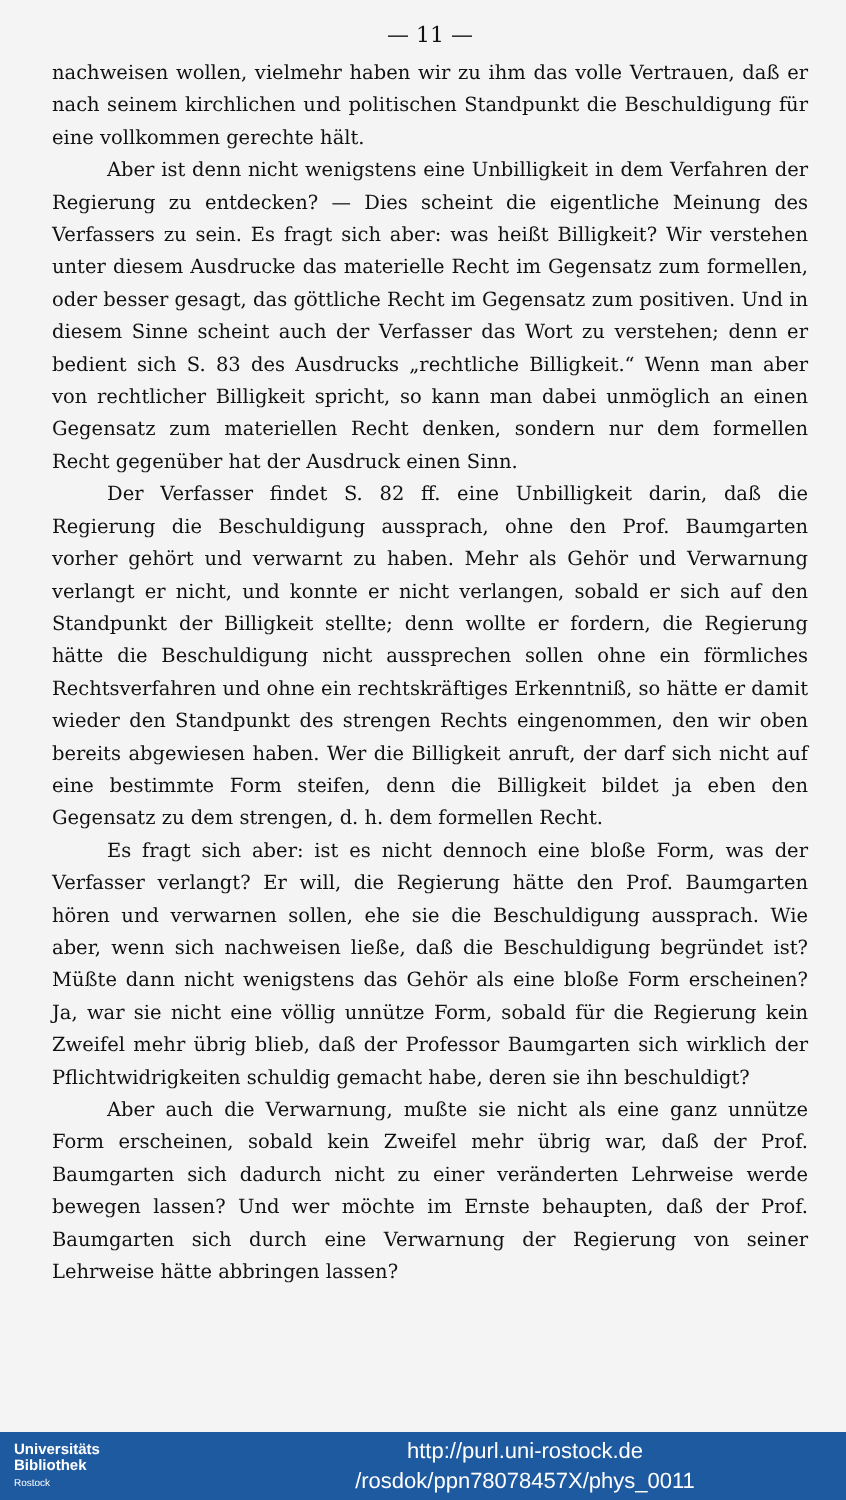— 11 —
nachweisen wollen, vielmehr haben wir zu ihm das volle Vertrauen, daß er nach seinem kirchlichen und politischen Standpunkt die Beschuldigung für eine vollkommen gerechte hält.
Aber ist denn nicht wenigstens eine Unbilligkeit in dem Verfahren der Regierung zu entdecken? — Dies scheint die eigentliche Meinung des Verfassers zu sein. Es fragt sich aber: was heißt Billigkeit? Wir verstehen unter diesem Ausdrucke das materielle Recht im Gegensatz zum formellen, oder besser gesagt, das göttliche Recht im Gegensatz zum positiven. Und in diesem Sinne scheint auch der Verfasser das Wort zu verstehen; denn er bedient sich S. 83 des Ausdrucks „rechtliche Billigkeit.“ Wenn man aber von rechtlicher Billigkeit spricht, so kann man dabei unmöglich an einen Gegensatz zum materiellen Recht denken, sondern nur dem formellen Recht gegenüber hat der Ausdruck einen Sinn.
Der Verfasser findet S. 82 ff. eine Unbilligkeit darin, daß die Regierung die Beschuldigung aussprach, ohne den Prof. Baumgarten vorher gehört und verwarnt zu haben. Mehr als Gehör und Verwarnung verlangt er nicht, und konnte er nicht verlangen, sobald er sich auf den Standpunkt der Billigkeit stellte; denn wollte er fordern, die Regierung hätte die Beschuldigung nicht aussprechen sollen ohne ein förmliches Rechtsverfahren und ohne ein rechtskräftiges Erkenntniß, so hätte er damit wieder den Standpunkt des strengen Rechts eingenommen, den wir oben bereits abgewiesen haben. Wer die Billigkeit anruft, der darf sich nicht auf eine bestimmte Form steifen, denn die Billigkeit bildet ja eben den Gegensatz zu dem strengen, d. h. dem formellen Recht.
Es fragt sich aber: ist es nicht dennoch eine bloße Form, was der Verfasser verlangt? Er will, die Regierung hätte den Prof. Baumgarten hören und verwarnen sollen, ehe sie die Beschuldigung aussprach. Wie aber, wenn sich nachweisen ließe, daß die Beschuldigung begründet ist? Müßte dann nicht wenigstens das Gehör als eine bloße Form erscheinen? Ja, war sie nicht eine völlig unnütze Form, sobald für die Regierung kein Zweifel mehr übrig blieb, daß der Professor Baumgarten sich wirklich der Pflichtwidrigkeiten schuldig gemacht habe, deren sie ihn beschuldigt?
Aber auch die Verwarnung, mußte sie nicht als eine ganz unnütze Form erscheinen, sobald kein Zweifel mehr übrig war, daß der Prof. Baumgarten sich dadurch nicht zu einer veränderten Lehrweise werde bewegen lassen? Und wer möchte im Ernste behaupten, daß der Prof. Baumgarten sich durch eine Verwarnung der Regierung von seiner Lehrweise hätte abbringen lassen?
Universitäts
Bibliothek
Rostock
http://purl.uni-rostock.de
/rosdok/ppn78078457X/phys_0011